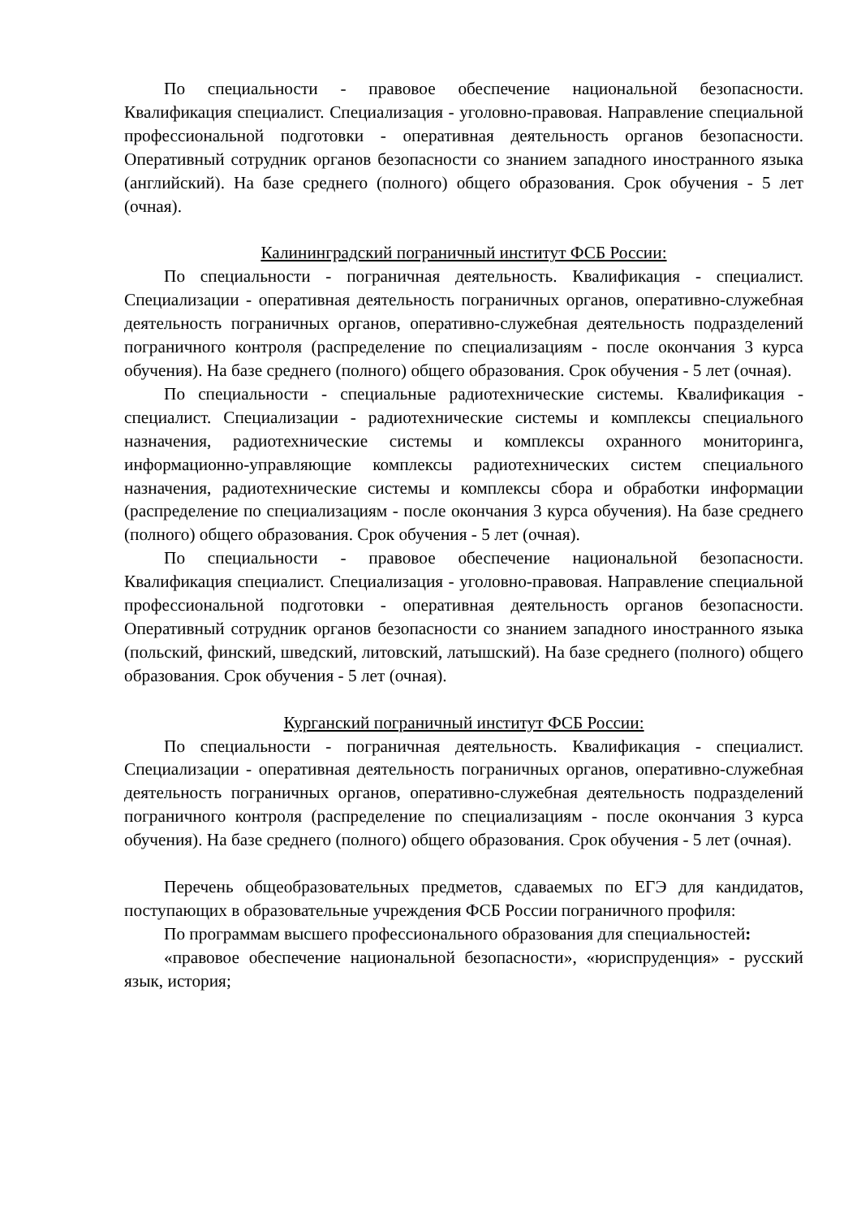По специальности - правовое обеспечение национальной безопасности. Квалификация специалист. Специализация - уголовно-правовая. Направление специальной профессиональной подготовки - оперативная деятельность органов безопасности. Оперативный сотрудник органов безопасности со знанием западного иностранного языка (английский). На базе среднего (полного) общего образования. Срок обучения - 5 лет (очная).
Калининградский пограничный институт ФСБ России:
По специальности - пограничная деятельность. Квалификация - специалист. Специализации - оперативная деятельность пограничных органов, оперативно-служебная деятельность пограничных органов, оперативно-служебная деятельность подразделений пограничного контроля (распределение по специализациям - после окончания 3 курса обучения). На базе среднего (полного) общего образования. Срок обучения - 5 лет (очная).
По специальности - специальные радиотехнические системы. Квалификация - специалист. Специализации - радиотехнические системы и комплексы специального назначения, радиотехнические системы и комплексы охранного мониторинга, информационно-управляющие комплексы радиотехнических систем специального назначения, радиотехнические системы и комплексы сбора и обработки информации (распределение по специализациям - после окончания 3 курса обучения). На базе среднего (полного) общего образования. Срок обучения - 5 лет (очная).
По специальности - правовое обеспечение национальной безопасности. Квалификация специалист. Специализация - уголовно-правовая. Направление специальной профессиональной подготовки - оперативная деятельность органов безопасности. Оперативный сотрудник органов безопасности со знанием западного иностранного языка (польский, финский, шведский, литовский, латышский). На базе среднего (полного) общего образования. Срок обучения - 5 лет (очная).
Курганский пограничный институт ФСБ России:
По специальности - пограничная деятельность. Квалификация - специалист. Специализации - оперативная деятельность пограничных органов, оперативно-служебная деятельность пограничных органов, оперативно-служебная деятельность подразделений пограничного контроля (распределение по специализациям - после окончания 3 курса обучения). На базе среднего (полного) общего образования. Срок обучения - 5 лет (очная).
Перечень общеобразовательных предметов, сдаваемых по ЕГЭ для кандидатов, поступающих в образовательные учреждения ФСБ России пограничного профиля:
По программам высшего профессионального образования для специальностей:
«правовое обеспечение национальной безопасности», «юриспруденция» - русский язык, история;